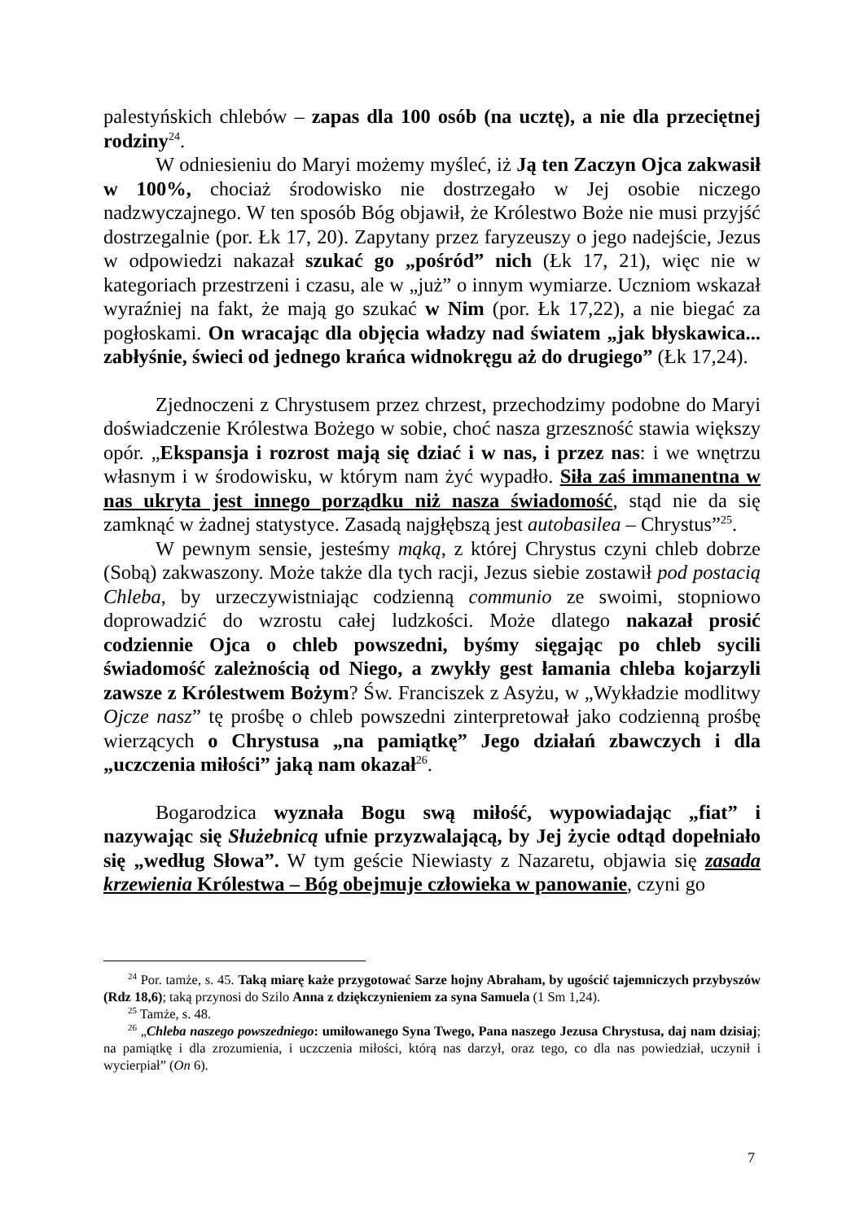palestyńskich chlebów – zapas dla 100 osób (na ucztę), a nie dla przeciętnej rodziny<sup>24</sup>.
W odniesieniu do Maryi możemy myśleć, iż Ją ten Zaczyn Ojca zakwasił w 100%, chociaż środowisko nie dostrzegało w Jej osobie niczego nadzwyczajnego. W ten sposób Bóg objawił, że Królestwo Boże nie musi przyjść dostrzegalnie (por. Łk 17, 20). Zapytany przez faryzeuszy o jego nadejście, Jezus w odpowiedzi nakazał szukać go „pośród” nich (Łk 17, 21), więc nie w kategoriach przestrzeni i czasu, ale w „już” o innym wymiarze. Uczniom wskazał wyraźniej na fakt, że mają go szukać w Nim (por. Łk 17,22), a nie biegać za pogłoskami. On wracając dla objęcia władzy nad światem „jak błyskawica... zabłyśnie, świeci od jednego krańca widnokręgu aż do drugiego” (Łk 17,24).
Zjednoczeni z Chrystusem przez chrzest, przechodzimy podobne do Maryi doświadczenie Królestwa Bożego w sobie, choć nasza grzeszność stawia większy opór. „Ekspansja i rozrost mają się dziać i w nas, i przez nas: i we wnętrzu własnym i w środowisku, w którym nam żyć wypadło. Siła zaś immanentna w nas ukryta jest innego porządku niż nasza świadomość, stąd nie da się zamknąć w żadnej statystyce. Zasadą najgłębszą jest autobasilea – Chrystus”<sup>25</sup>.
W pewnym sensie, jesteśmy mąką, z której Chrystus czyni chleb dobrze (Sobą) zakwaszony. Może także dla tych racji, Jezus siebie zostawił pod postacią Chleba, by urzeczywistniając codzienną communio ze swoimi, stopniowo doprowadzić do wzrostu całej ludzkości. Może dlatego nakazał prosić codziennie Ojca o chleb powszedni, byśmy sięgając po chleb sycili świadomość zależnością od Niego, a zwykły gest łamania chleba kojarzyli zawsze z Królestwem Bożym? Św. Franciszek z Asyżu, w „Wykładzie modlitwy Ojcze nasz” tę prośbę o chleb powszedni zinterpretował jako codzienną prośbę wierzących o Chrystusa „na pamiątkę” Jego działań zbawczych i dla „uczczenia miłości” jaką nam okazał<sup>26</sup>.
Bogarodzica wyznała Bogu swą miłość, wypowiadając „fiat” i nazywając się Służebnicą ufnie przyzwalającą, by Jej życie odtąd dopełniało się „według Słowa”. W tym geście Niewiasty z Nazaretu, objawia się zasada krzewienia Królestwa – Bóg obejmuje człowieka w panowanie, czyni go
<sup>24</sup> Por. tamże, s. 45. Taką miarę każe przygotować Sarze hojny Abraham, by ugościć tajemniczych przybyszów (Rdz 18,6); taką przynosi do Szilo Anna z dziękczynieniem za syna Samuela (1 Sm 1,24).
<sup>25</sup> Tamże, s. 48.
<sup>26</sup> „Chleba naszego powszedniego: umiłowanego Syna Twego, Pana naszego Jezusa Chrystusa, daj nam dzisiaj; na pamiątkę i dla zrozumienia, i uczczenia miłości, którą nas darzył, oraz tego, co dla nas powiedział, uczynił i wycierpiał” (On 6).
7